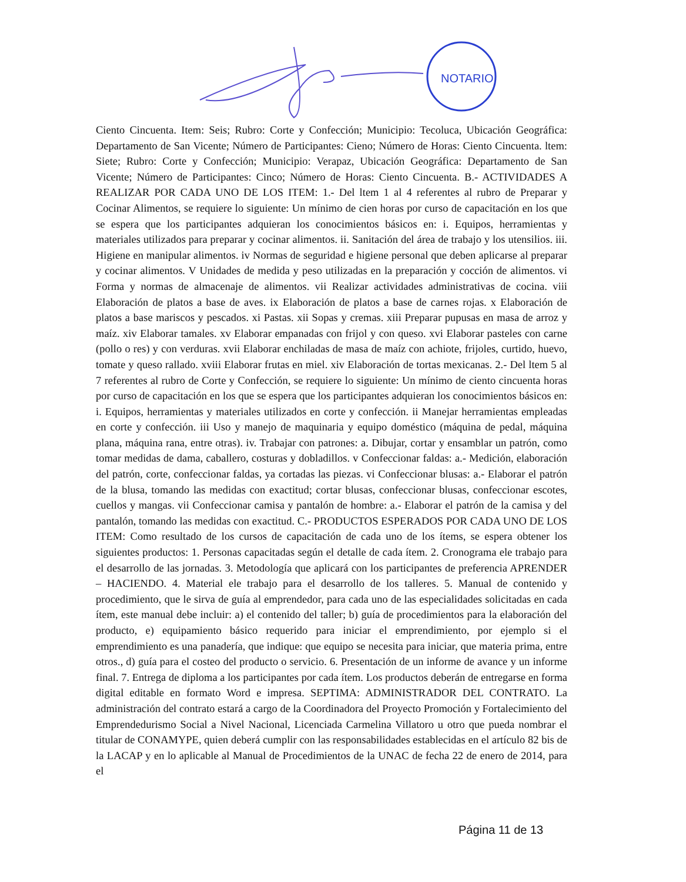NOTARIO
Ciento Cincuenta. Item: Seis; Rubro: Corte y Confección; Municipio: Tecoluca, Ubicación Geográfica: Departamento de San Vicente; Número de Participantes: Cieno; Número de Horas: Ciento Cincuenta. ltem: Siete; Rubro: Corte y Confección; Municipio: Verapaz, Ubicación Geográfica: Departamento de San Vicente; Número de Participantes: Cinco; Número de Horas: Ciento Cincuenta. B.- ACTIVIDADES A REALIZAR POR CADA UNO DE LOS ITEM: 1.- Del ltem 1 al 4 referentes al rubro de Preparar y Cocinar Alimentos, se requiere lo siguiente: Un mínimo de cien horas por curso de capacitación en los que se espera que los participantes adquieran los conocimientos básicos en: i. Equipos, herramientas y materiales utilizados para preparar y cocinar alimentos. ii. Sanitación del área de trabajo y los utensilios. iii. Higiene en manipular alimentos. iv Normas de seguridad e higiene personal que deben aplicarse al preparar y cocinar alimentos. V Unidades de medida y peso utilizadas en la preparación y cocción de alimentos. vi Forma y normas de almacenaje de alimentos. vii Realizar actividades administrativas de cocina. viii Elaboración de platos a base de aves. ix Elaboración de platos a base de carnes rojas. x Elaboración de platos a base mariscos y pescados. xi Pastas. xii Sopas y cremas. xiii Preparar pupusas en masa de arroz y maíz. xiv Elaborar tamales. xv Elaborar empanadas con frijol y con queso. xvi Elaborar pasteles con carne (pollo o res) y con verduras. xvii Elaborar enchiladas de masa de maíz con achiote, frijoles, curtido, huevo, tomate y queso rallado. xviii Elaborar frutas en miel. xiv Elaboración de tortas mexicanas. 2.- Del ltem 5 al 7 referentes al rubro de Corte y Confección, se requiere lo siguiente: Un mínimo de ciento cincuenta horas por curso de capacitación en los que se espera que los participantes adquieran los conocimientos básicos en: i. Equipos, herramientas y materiales utilizados en corte y confección. ii Manejar herramientas empleadas en corte y confección. iii Uso y manejo de maquinaria y equipo doméstico (máquina de pedal, máquina plana, máquina rana, entre otras). iv. Trabajar con patrones: a. Dibujar, cortar y ensamblar un patrón, como tomar medidas de dama, caballero, costuras y dobladillos. v Confeccionar faldas: a.- Medición, elaboración del patrón, corte, confeccionar faldas, ya cortadas las piezas. vi Confeccionar blusas: a.- Elaborar el patrón de la blusa, tomando las medidas con exactitud; cortar blusas, confeccionar blusas, confeccionar escotes, cuellos y mangas. vii Confeccionar camisa y pantalón de hombre: a.- Elaborar el patrón de la camisa y del pantalón, tomando las medidas con exactitud. C.- PRODUCTOS ESPERADOS POR CADA UNO DE LOS ITEM: Como resultado de los cursos de capacitación de cada uno de los ítems, se espera obtener los siguientes productos: 1. Personas capacitadas según el detalle de cada ítem. 2. Cronograma ele trabajo para el desarrollo de las jornadas. 3. Metodología que aplicará con los participantes de preferencia APRENDER – HACIENDO. 4. Material ele trabajo para el desarrollo de los talleres. 5. Manual de contenido y procedimiento, que le sirva de guía al emprendedor, para cada uno de las especialidades solicitadas en cada ítem, este manual debe incluir: a) el contenido del taller; b) guía de procedimientos para la elaboración del producto, e) equipamiento básico requerido para iniciar el emprendimiento, por ejemplo si el emprendimiento es una panadería, que indique: que equipo se necesita para iniciar, que materia prima, entre otros., d) guía para el costeo del producto o servicio. 6. Presentación de un informe de avance y un informe final. 7. Entrega de diploma a los participantes por cada ítem. Los productos deberán de entregarse en forma digital editable en formato Word e impresa. SEPTIMA: ADMINISTRADOR DEL CONTRATO. La administración del contrato estará a cargo de la Coordinadora del Proyecto Promoción y Fortalecimiento del Emprendedurismo Social a Nivel Nacional, Licenciada Carmelina Villatoro u otro que pueda nombrar el titular de CONAMYPE, quien deberá cumplir con las responsabilidades establecidas en el artículo 82 bis de la LACAP y en lo aplicable al Manual de Procedimientos de la UNAC de fecha 22 de enero de 2014, para el
Página 11 de 13